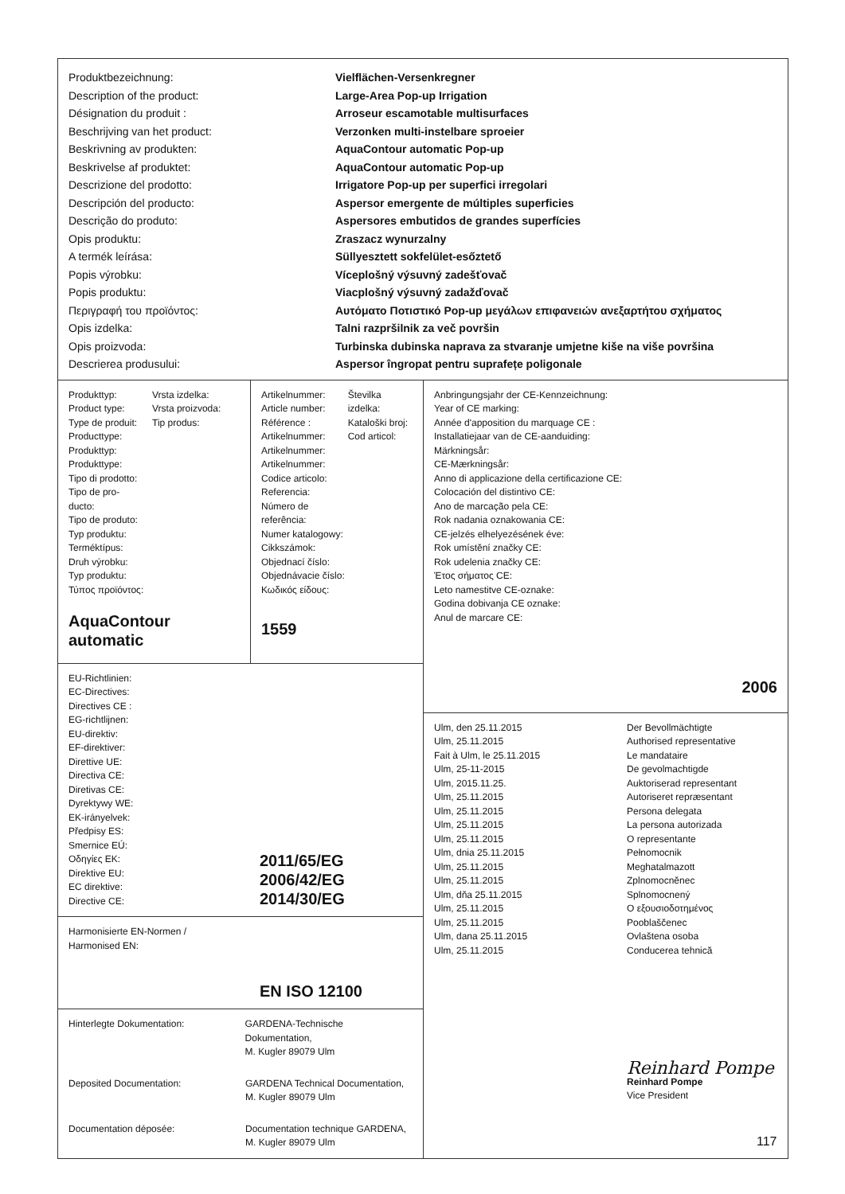Produktbezeichnung:
Description of the product:
Désignation du produit :
Beschrijving van het product:
Beskrivning av produkten:
Beskrivelse af produktet:
Descrizione del prodotto:
Descripción del producto:
Descrição do produto:
Opis produktu:
A termék leírása:
Popis výrobku:
Popis produktu:
Περιγραφή του προϊόντος:
Opis izdelka:
Opis proizvoda:
Descrierea produsului:
Vielflächen-Versenkregner
Large-Area Pop-up Irrigation
Arroseur escamotable multisurfaces
Verzonken multi-instelbare sproeier
AquaContour automatic Pop-up
AquaContour automatic Pop-up
Irrigatore Pop-up per superfici irregolari
Aspersor emergente de múltiples superficies
Aspersores embutidos de grandes superfícies
Zraszacz wynurzalny
Süllyesztett sokfelület-esőztető
Víceplošný výsuvný zadešťovač
Viacplošný výsuvný zadažďovač
Αυτόματο Ποτιστικό Pop-up μεγάλων επιφανειών ανεξαρτήτου σχήματος
Talni razpršilnik za več površin
Turbinska dubinska naprava za stvaranje umjetne kiše na više površina
Aspersor îngropat pentru suprafețe poligonale
Produkttyp:
Product type:
Type de produit:
Producttype:
Produkttyp:
Produkttype:
Tipo di prodotto:
Tipo de pro-
ducto:
Tipo de produto:
Typ produktu:
Terméktípus:
Druh výrobku:
Typ produktu:
Τύπος προϊόντος:
Vrsta izdelka:
Vrsta proizvoda:
Tip produs:
AquaContour automatic
Artikelnummer:
Article number:
Référence :
Artikelnummer:
Artikelnummer:
Artikelnummer:
Codice articolo:
Referencia:
Número de
referência:
Numer katalogowy:
Cikkszámok:
Objednací číslo:
Objednávacie číslo:
Κωδικός είδους:
Številka izdelka:
Kataloški broj:
Cod articol:
1559
EU-Richtlinien:
EC-Directives:
Directives CE :
EG-richtlijnen:
EU-direktiv:
EF-direktiver:
Direttive UE:
Directiva CE:
Diretivas CE:
Dyrektywy WE:
EK-irányelvek:
Předpisy ES:
Smernice EÚ:
Οδηγίες ΕΚ:
Direktive EU:
EC direktive:
Directive CE:
2011/65/EG
2006/42/EG
2014/30/EG
Harmonisierte EN-Normen /
Harmonised EN:
EN ISO 12100
Hinterlegte Dokumentation: GARDENA-Technische Dokumentation,
M. Kugler 89079 Ulm
Deposited Documentation: GARDENA Technical Documentation,
M. Kugler 89079 Ulm
Documentation déposée: Documentation technique GARDENA,
M. Kugler 89079 Ulm
Anbringungsjahr der CE-Kennzeichnung:
Year of CE marking:
Année d'apposition du marquage CE :
Installatiejaar van de CE-aanduiding:
Märkningsår:
CE-Mærkningsår:
Anno di applicazione della certificazione CE:
Colocación del distintivo CE:
Ano de marcação pela CE:
Rok nadania oznakowania CE:
CE-jelzés elhelyezésének éve:
Rok umístění značky CE:
Rok udelenia značky CE:
Έτος σήματος CE:
Leto namestitve CE-oznake:
Godina dobivanja CE oznake:
Anul de marcare CE:
2006
Ulm, den 25.11.2015
Ulm, 25.11.2015
Fait à Ulm, le 25.11.2015
Ulm, 25-11-2015
Ulm, 2015.11.25.
Ulm, 25.11.2015
Ulm, 25.11.2015
Ulm, 25.11.2015
Ulm, 25.11.2015
Ulm, dnia 25.11.2015
Ulm, 25.11.2015
Ulm, 25.11.2015
Ulm, dňa 25.11.2015
Ulm, 25.11.2015
Ulm, 25.11.2015
Ulm, dana 25.11.2015
Ulm, 25.11.2015
Der Bevollmächtigte
Authorised representative
Le mandataire
De gevolmachtigde
Auktoriserad representant
Autoriseret repræsentant
Persona delegata
La persona autorizada
O representante
Pełnomocnik
Meghatalmazott
Zplnomocněnec
Splnomocnený
Ο εξουσιοδοτημένος
Pooblaščenec
Ovlaštena osoba
Conducerea tehnică
Reinhard Pompe
Reinhard Pompe
Vice President
117